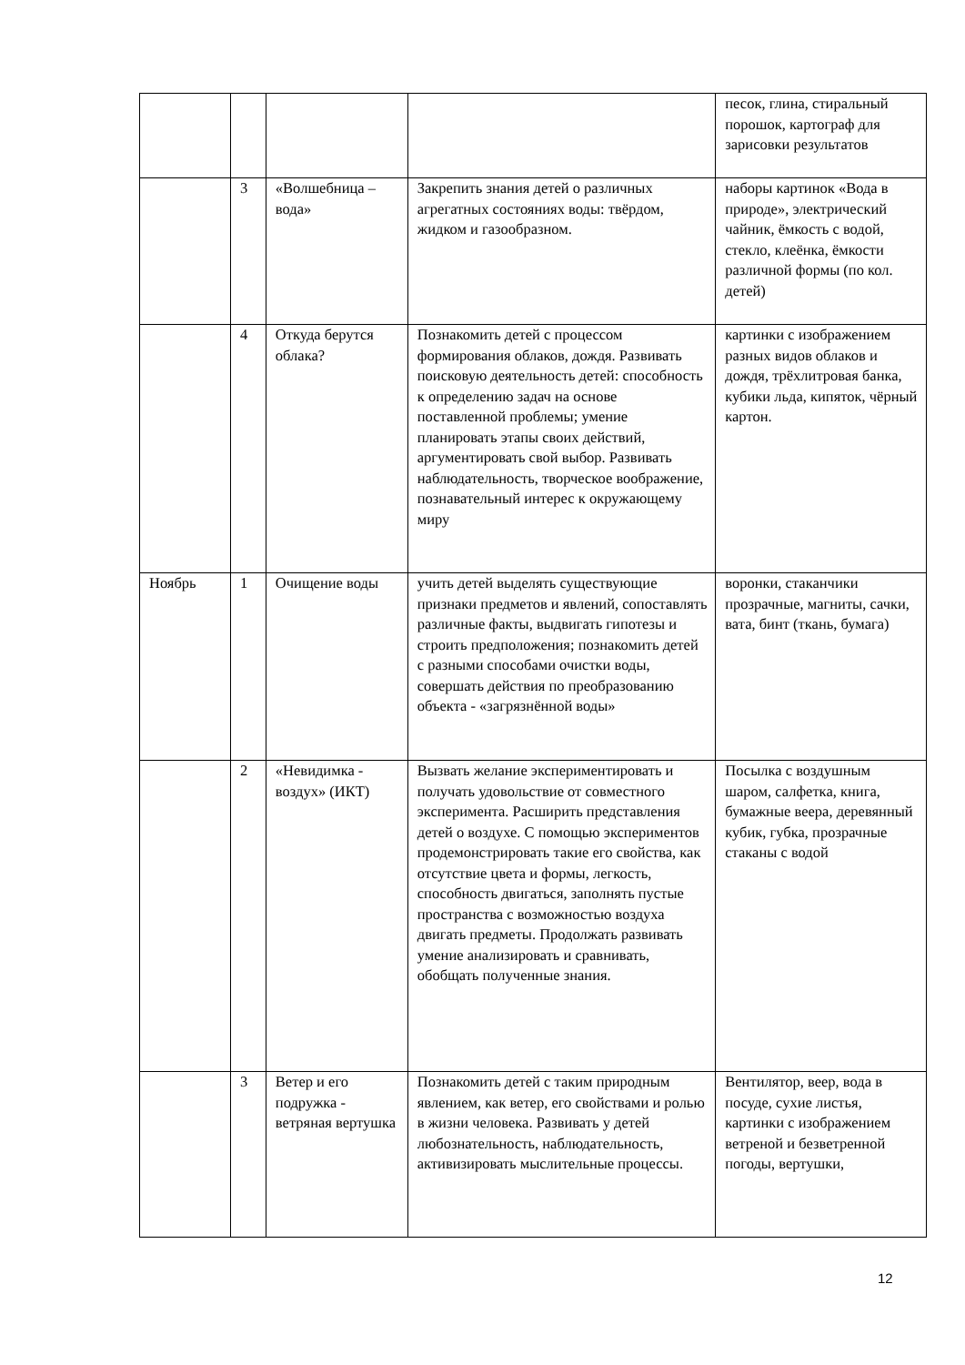| | | | | песок, глина, стиральный порошок, картограф для зарисовки результатов |
| | 3 | «Волшебница – вода» | Закрепить знания детей о различных агрегатных состояниях воды: твёрдом, жидком и газообразном. | наборы картинок «Вода в природе», электрический чайник, ёмкость с водой, стекло, клеёнка, ёмкости различной формы (по кол. детей) |
| | 4 | Откуда берутся облака? | Познакомить детей с процессом формирования облаков, дождя. Развивать поисковую деятельность детей: способность к определению задач на основе поставленной проблемы; умение планировать этапы своих действий, аргументировать свой выбор. Развивать наблюдательность, творческое воображение, познавательный интерес к окружающему миру | картинки с изображением разных видов облаков и дождя, трёхлитровая банка, кубики льда, кипяток, чёрный картон. |
| Ноябрь | 1 | Очищение воды | учить детей выделять существующие признаки предметов и явлений, сопоставлять различные факты, выдвигать гипотезы и строить предположения; познакомить детей с разными способами очистки воды, совершать действия по преобразованию объекта - «загрязнённой воды» | воронки, стаканчики прозрачные, магниты, сачки, вата, бинт (ткань, бумага) |
| | 2 | «Невидимка - воздух» (ИКТ) | Вызвать желание экспериментировать и получать удовольствие от совместного эксперимента. Расширить представления детей о воздухе. С помощью экспериментов продемонстрировать такие его свойства, как отсутствие цвета и формы, легкость, способность двигаться, заполнять пустые пространства с возможностью воздуха двигать предметы. Продолжать развивать умение анализировать и сравнивать, обобщать полученные знания. | Посылка с воздушным шаром, салфетка, книга, бумажные веера, деревянный кубик, губка, прозрачные стаканы с водой |
| | 3 | Ветер и его подружка - ветряная вертушка | Познакомить детей с таким природным явлением, как ветер, его свойствами и ролью в жизни человека. Развивать у детей любознательность, наблюдательность, активизировать мыслительные процессы. | Вентилятор, веер, вода в посуде, сухие листья, картинки с изображением ветреной и безветренной погоды, вертушки, |
12